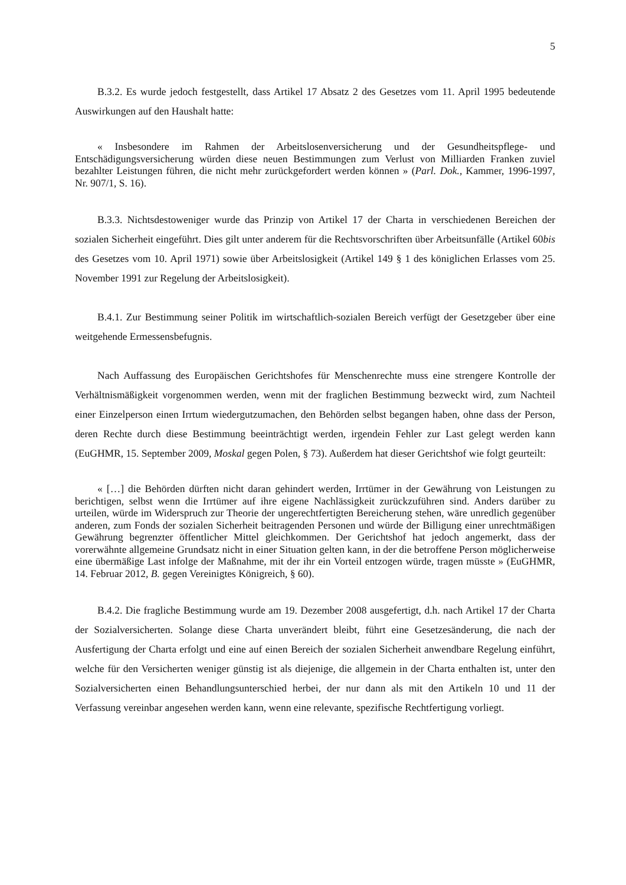5
B.3.2. Es wurde jedoch festgestellt, dass Artikel 17 Absatz 2 des Gesetzes vom 11. April 1995 bedeutende Auswirkungen auf den Haushalt hatte:
« Insbesondere im Rahmen der Arbeitslosenversicherung und der Gesundheitspflege- und Entschädigungsversicherung würden diese neuen Bestimmungen zum Verlust von Milliarden Franken zuviel bezahlter Leistungen führen, die nicht mehr zurückgefordert werden können » (Parl. Dok., Kammer, 1996-1997, Nr. 907/1, S. 16).
B.3.3. Nichtsdestoweniger wurde das Prinzip von Artikel 17 der Charta in verschiedenen Bereichen der sozialen Sicherheit eingeführt. Dies gilt unter anderem für die Rechtsvorschriften über Arbeitsunfälle (Artikel 60bis des Gesetzes vom 10. April 1971) sowie über Arbeitslosigkeit (Artikel 149 § 1 des königlichen Erlasses vom 25. November 1991 zur Regelung der Arbeitslosigkeit).
B.4.1. Zur Bestimmung seiner Politik im wirtschaftlich-sozialen Bereich verfügt der Gesetzgeber über eine weitgehende Ermessensbefugnis.
Nach Auffassung des Europäischen Gerichtshofes für Menschenrechte muss eine strengere Kontrolle der Verhältnismäßigkeit vorgenommen werden, wenn mit der fraglichen Bestimmung bezweckt wird, zum Nachteil einer Einzelperson einen Irrtum wiedergutzumachen, den Behörden selbst begangen haben, ohne dass der Person, deren Rechte durch diese Bestimmung beeinträchtigt werden, irgendein Fehler zur Last gelegt werden kann (EuGHMR, 15. September 2009, Moskal gegen Polen, § 73). Außerdem hat dieser Gerichtshof wie folgt geurteilt:
« […] die Behörden dürften nicht daran gehindert werden, Irrtümer in der Gewährung von Leistungen zu berichtigen, selbst wenn die Irrtümer auf ihre eigene Nachlässigkeit zurückzuführen sind. Anders darüber zu urteilen, würde im Widerspruch zur Theorie der ungerechtfertigten Bereicherung stehen, wäre unredlich gegenüber anderen, zum Fonds der sozialen Sicherheit beitragenden Personen und würde der Billigung einer unrechtmäßigen Gewährung begrenzter öffentlicher Mittel gleichkommen. Der Gerichtshof hat jedoch angemerkt, dass der vorerwähnte allgemeine Grundsatz nicht in einer Situation gelten kann, in der die betroffene Person möglicherweise eine übermäßige Last infolge der Maßnahme, mit der ihr ein Vorteil entzogen würde, tragen müsste » (EuGHMR, 14. Februar 2012, B. gegen Vereinigtes Königreich, § 60).
B.4.2. Die fragliche Bestimmung wurde am 19. Dezember 2008 ausgefertigt, d.h. nach Artikel 17 der Charta der Sozialversicherten. Solange diese Charta unverändert bleibt, führt eine Gesetzesänderung, die nach der Ausfertigung der Charta erfolgt und eine auf einen Bereich der sozialen Sicherheit anwendbare Regelung einführt, welche für den Versicherten weniger günstig ist als diejenige, die allgemein in der Charta enthalten ist, unter den Sozialversicherten einen Behandlungsunterschied herbei, der nur dann als mit den Artikeln 10 und 11 der Verfassung vereinbar angesehen werden kann, wenn eine relevante, spezifische Rechtfertigung vorliegt.